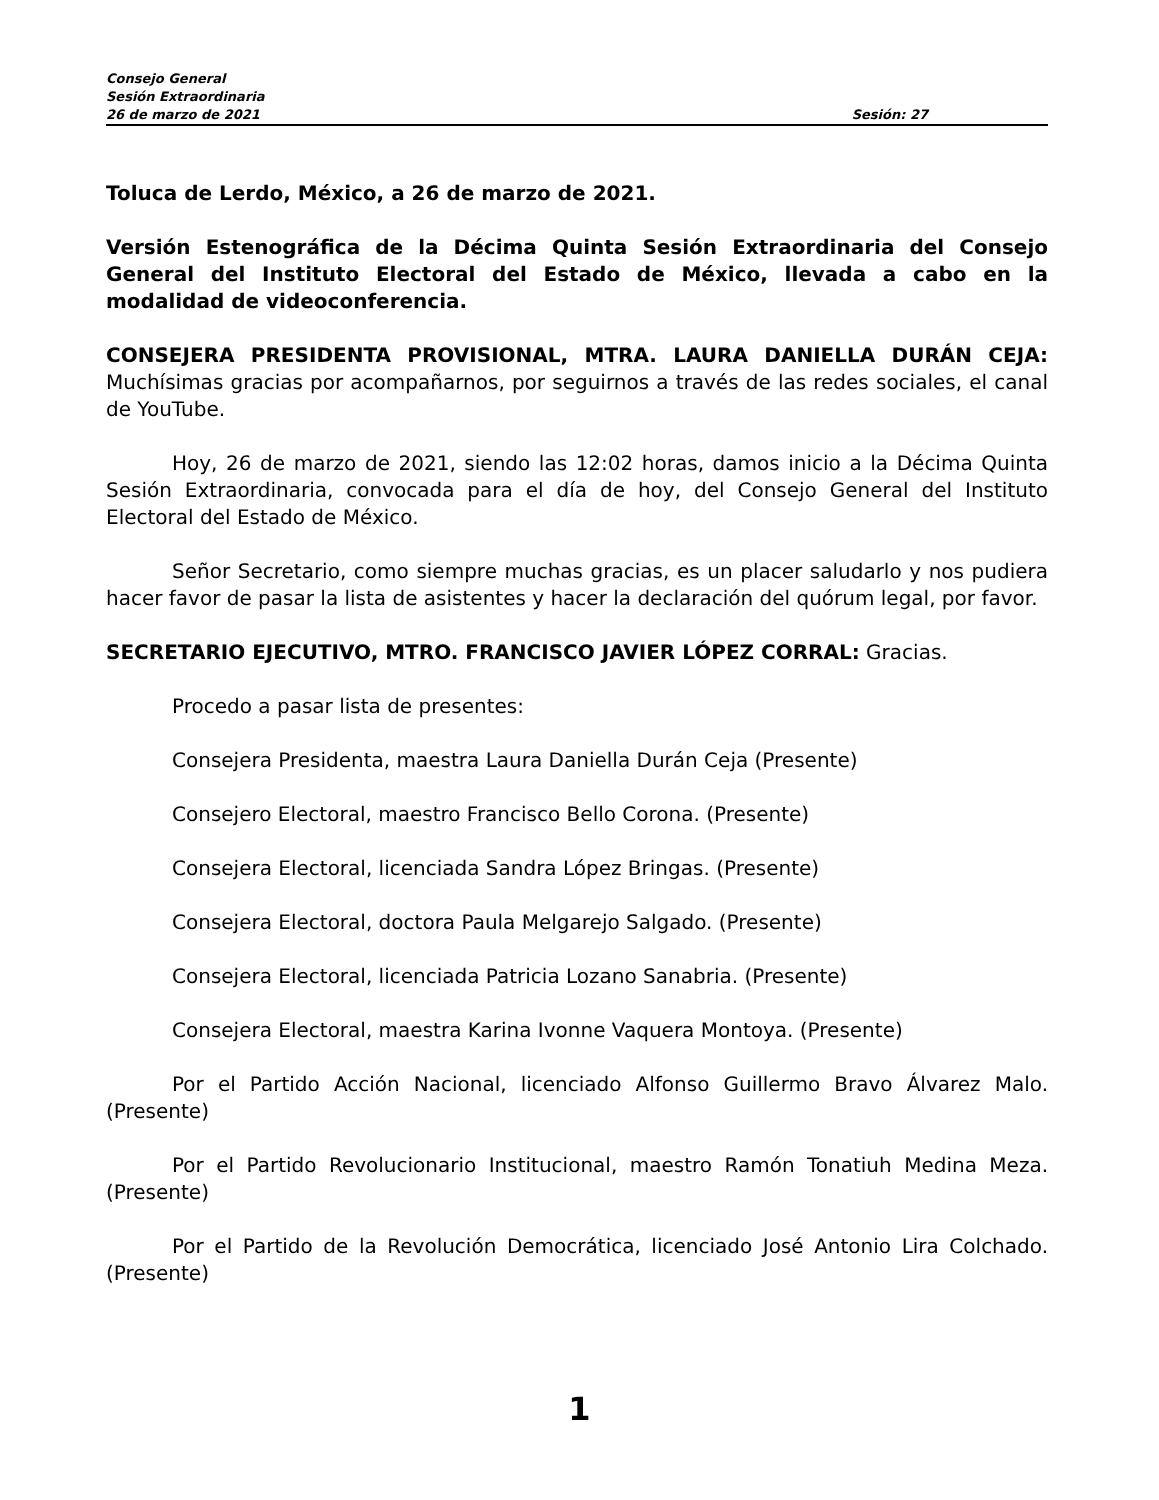Consejo General
Sesión Extraordinaria
26 de marzo de 2021 Sesión: 27
Toluca de Lerdo, México, a 26 de marzo de 2021.
Versión Estenográfica de la Décima Quinta Sesión Extraordinaria del Consejo General del Instituto Electoral del Estado de México, llevada a cabo en la modalidad de videoconferencia.
CONSEJERA PRESIDENTA PROVISIONAL, MTRA. LAURA DANIELLA DURÁN CEJA: Muchísimas gracias por acompañarnos, por seguirnos a través de las redes sociales, el canal de YouTube.
Hoy, 26 de marzo de 2021, siendo las 12:02 horas, damos inicio a la Décima Quinta Sesión Extraordinaria, convocada para el día de hoy, del Consejo General del Instituto Electoral del Estado de México.
Señor Secretario, como siempre muchas gracias, es un placer saludarlo y nos pudiera hacer favor de pasar la lista de asistentes y hacer la declaración del quórum legal, por favor.
SECRETARIO EJECUTIVO, MTRO. FRANCISCO JAVIER LÓPEZ CORRAL: Gracias.
Procedo a pasar lista de presentes:
Consejera Presidenta, maestra Laura Daniella Durán Ceja (Presente)
Consejero Electoral, maestro Francisco Bello Corona. (Presente)
Consejera Electoral, licenciada Sandra López Bringas. (Presente)
Consejera Electoral, doctora Paula Melgarejo Salgado. (Presente)
Consejera Electoral, licenciada Patricia Lozano Sanabria. (Presente)
Consejera Electoral, maestra Karina Ivonne Vaquera Montoya. (Presente)
Por el Partido Acción Nacional, licenciado Alfonso Guillermo Bravo Álvarez Malo. (Presente)
Por el Partido Revolucionario Institucional, maestro Ramón Tonatiuh Medina Meza. (Presente)
Por el Partido de la Revolución Democrática, licenciado José Antonio Lira Colchado. (Presente)
1